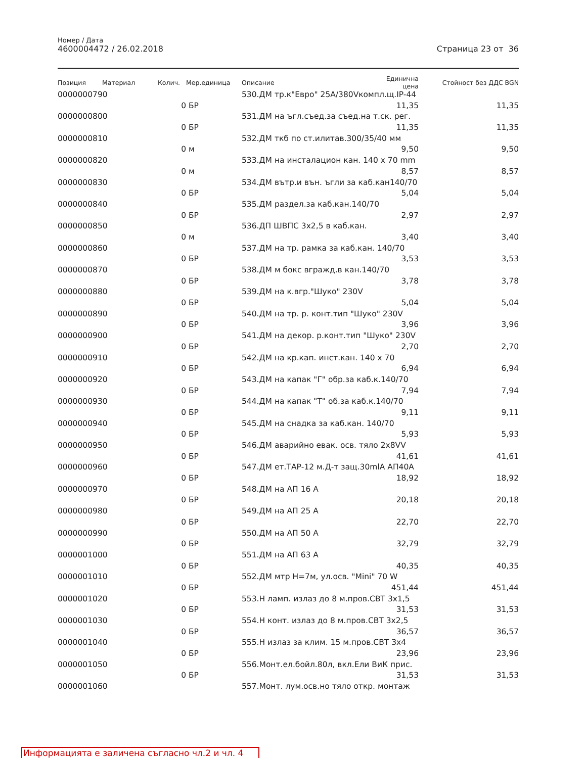Номер / Дата
4600004472 / 26.02.2018
Страница 23 от 36
| Позиция | Материал | Колич. | Мер.единица | Описание | Единична цена | Стойност без ДДС BGN |
| --- | --- | --- | --- | --- | --- | --- |
| 0000000790 | | | | 530.ДМ тр.к"Евро" 25A/380Vкомпл.щ.IP-44 | | |
| | | 0 | БР | | 11,35 | 11,35 |
| 0000000800 | | | | 531.ДМ на ъгл.съед.за съед.на т.ск. рег. | | |
| | | 0 | БР | | 11,35 | 11,35 |
| 0000000810 | | | | 532.ДМ ткб по ст.илитав.300/35/40 мм | | |
| | | 0 | м | | 9,50 | 9,50 |
| 0000000820 | | | | 533.ДМ на инсталацион кан. 140 x 70 mm | | |
| | | 0 | м | | 8,57 | 8,57 |
| 0000000830 | | | | 534.ДМ вътр.и вън. ъгли за каб.кан140/70 | | |
| | | 0 | БР | | 5,04 | 5,04 |
| 0000000840 | | | | 535.ДМ раздел.за каб.кан.140/70 | | |
| | | 0 | БР | | 2,97 | 2,97 |
| 0000000850 | | | | 536.ДП ШВПС 3x2,5 в каб.кан. | | |
| | | 0 | м | | 3,40 | 3,40 |
| 0000000860 | | | | 537.ДМ на тр. рамка за каб.кан. 140/70 | | |
| | | 0 | БР | | 3,53 | 3,53 |
| 0000000870 | | | | 538.ДМ м бокс вгражд.в кан.140/70 | | |
| | | 0 | БР | | 3,78 | 3,78 |
| 0000000880 | | | | 539.ДМ на к.вгр."Шуко" 230V | | |
| | | 0 | БР | | 5,04 | 5,04 |
| 0000000890 | | | | 540.ДМ на тр. р. конт.тип "Шуко" 230V | | |
| | | 0 | БР | | 3,96 | 3,96 |
| 0000000900 | | | | 541.ДМ на декор. р.конт.тип "Шуко" 230V | | |
| | | 0 | БР | | 2,70 | 2,70 |
| 0000000910 | | | | 542.ДМ на кр.кап. инст.кан. 140 x 70 | | |
| | | 0 | БР | | 6,94 | 6,94 |
| 0000000920 | | | | 543.ДМ на капак "Г" обр.за каб.к.140/70 | | |
| | | 0 | БР | | 7,94 | 7,94 |
| 0000000930 | | | | 544.ДМ на капак "Т" об.за каб.к.140/70 | | |
| | | 0 | БР | | 9,11 | 9,11 |
| 0000000940 | | | | 545.ДМ на снадка за каб.кан. 140/70 | | |
| | | 0 | БР | | 5,93 | 5,93 |
| 0000000950 | | | | 546.ДМ аварийно евак. осв. тяло 2x8VV | | |
| | | 0 | БР | | 41,61 | 41,61 |
| 0000000960 | | | | 547.ДМ ет.ТАР-12 м.Д-т защ.30mlA АП40А | | |
| | | 0 | БР | | 18,92 | 18,92 |
| 0000000970 | | | | 548.ДМ на АП 16 А | | |
| | | 0 | БР | | 20,18 | 20,18 |
| 0000000980 | | | | 549.ДМ на АП 25 А | | |
| | | 0 | БР | | 22,70 | 22,70 |
| 0000000990 | | | | 550.ДМ на АП 50 А | | |
| | | 0 | БР | | 32,79 | 32,79 |
| 0000001000 | | | | 551.ДМ на АП 63 А | | |
| | | 0 | БР | | 40,35 | 40,35 |
| 0000001010 | | | | 552.ДМ мтр H=7м, ул.осв. "Mini" 70 W | | |
| | | 0 | БР | | 451,44 | 451,44 |
| 0000001020 | | | | 553.Н ламп. излаз до 8 м.пров.СВТ 3x1,5 | | |
| | | 0 | БР | | 31,53 | 31,53 |
| 0000001030 | | | | 554.Н конт. излаз до 8 м.пров.СВТ 3x2,5 | | |
| | | 0 | БР | | 36,57 | 36,57 |
| 0000001040 | | | | 555.Н излаз за клим. 15 м.пров.СВТ 3x4 | | |
| | | 0 | БР | | 23,96 | 23,96 |
| 0000001050 | | | | 556.Монт.ел.бойл.80л, вкл.Ели ВиК прис. | | |
| | | 0 | БР | | 31,53 | 31,53 |
| 0000001060 | | | | 557.Монт. лум.осв.но тяло откр. монтаж | | |
Информацията е заличена съгласно чл.2 и чл. 4